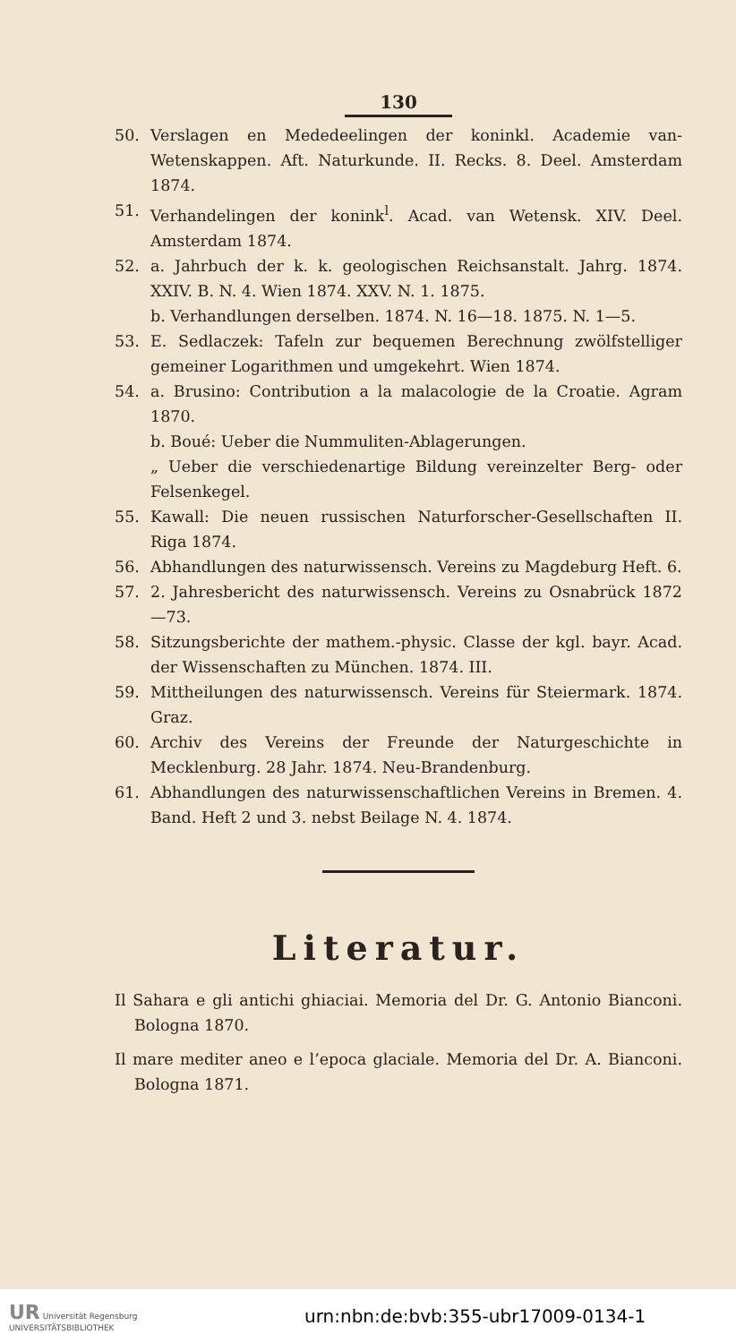130
50. Verslagen en Mededeelingen der koninkl. Academie van-Wetenskappen. Aft. Naturkunde. II. Recks. 8. Deel. Amsterdam 1874.
51. Verhandelingen der konink<sup>l</sup>. Acad. van Wetensk. XIV. Deel. Amsterdam 1874.
52. a. Jahrbuch der k. k. geologischen Reichsanstalt. Jahrg. 1874. XXIV. B. N. 4. Wien 1874. XXV. N. 1. 1875.
b. Verhandlungen derselben. 1874. N. 16—18. 1875. N. 1—5.
53. E. Sedlaczek: Tafeln zur bequemen Berechnung zwölfstelliger gemeiner Logarithmen und umgekehrt. Wien 1874.
54. a. Brusino: Contribution a la malacologie de la Croatie. Agram 1870.
b. Boué: Ueber die Nummuliten-Ablagerungen.
„ Ueber die verschiedenartige Bildung vereinzelter Berg- oder Felsenkegel.
55. Kawall: Die neuen russischen Naturforscher-Gesellschaften II. Riga 1874.
56. Abhandlungen des naturwissensch. Vereins zu Magdeburg Heft. 6.
57. 2. Jahresbericht des naturwissensch. Vereins zu Osnabrück 1872—73.
58. Sitzungsberichte der mathem.-physic. Classe der kgl. bayr. Acad. der Wissenschaften zu München. 1874. III.
59. Mittheilungen des naturwissensch. Vereins für Steiermark. 1874. Graz.
60. Archiv des Vereins der Freunde der Naturgeschichte in Mecklenburg. 28 Jahr. 1874. Neu-Brandenburg.
61. Abhandlungen des naturwissenschaftlichen Vereins in Bremen. 4. Band. Heft 2 und 3. nebst Beilage N. 4. 1874.
Literatur.
Il Sahara e gli antichi ghiaciai. Memoria del Dr. G. Antonio Bianconi. Bologna 1870.
Il mare mediter aneo e l’epoca glaciale. Memoria del Dr. A. Bianconi. Bologna 1871.
UR Universität Regensburg
UNIVERSITÄTSBIBLIOTHEK
urn:nbn:de:bvb:355-ubr17009-0134-1